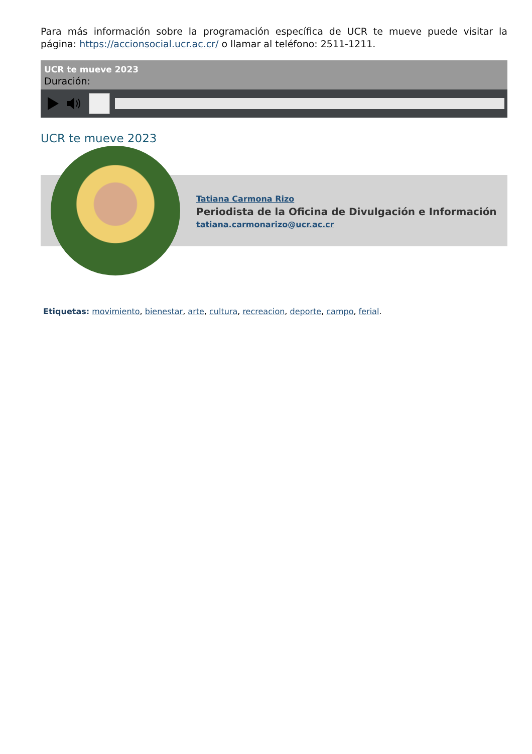Para más información sobre la programación específica de UCR te mueve puede visitar la página: https://accionsocial.ucr.ac.cr/ o llamar al teléfono: 2511-1211.
UCR te mueve 2023
Duración:
UCR te mueve 2023
Tatiana Carmona Rizo
Periodista de la Oficina de Divulgación e Información
tatiana.carmonarizo@ucr.ac.cr
Etiquetas: movimiento, bienestar, arte, cultura, recreacion, deporte, campo, ferial.